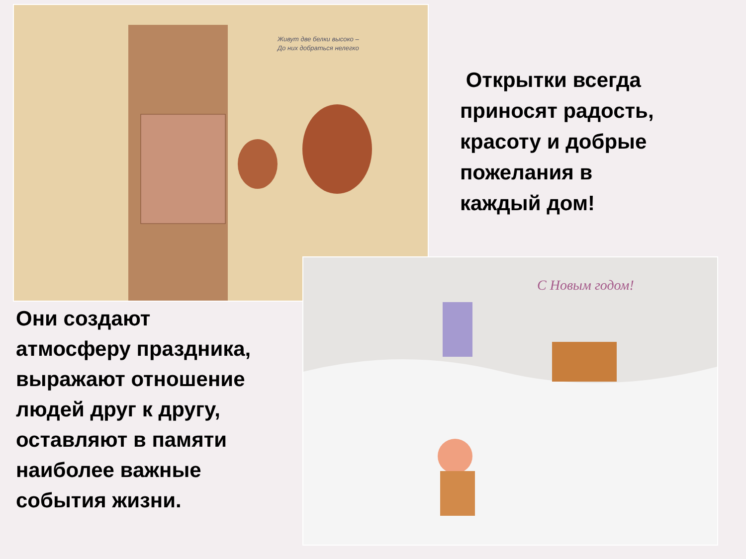Живут две белки высоко –
До них добраться нелегко
Открытки всегда
приносят радость,
красоту и добрые
пожелания в
каждый дом!
С Новым годом!
Они создают
атмосферу праздника,
выражают отношение
людей друг к другу,
оставляют в памяти
наиболее важные
события жизни.